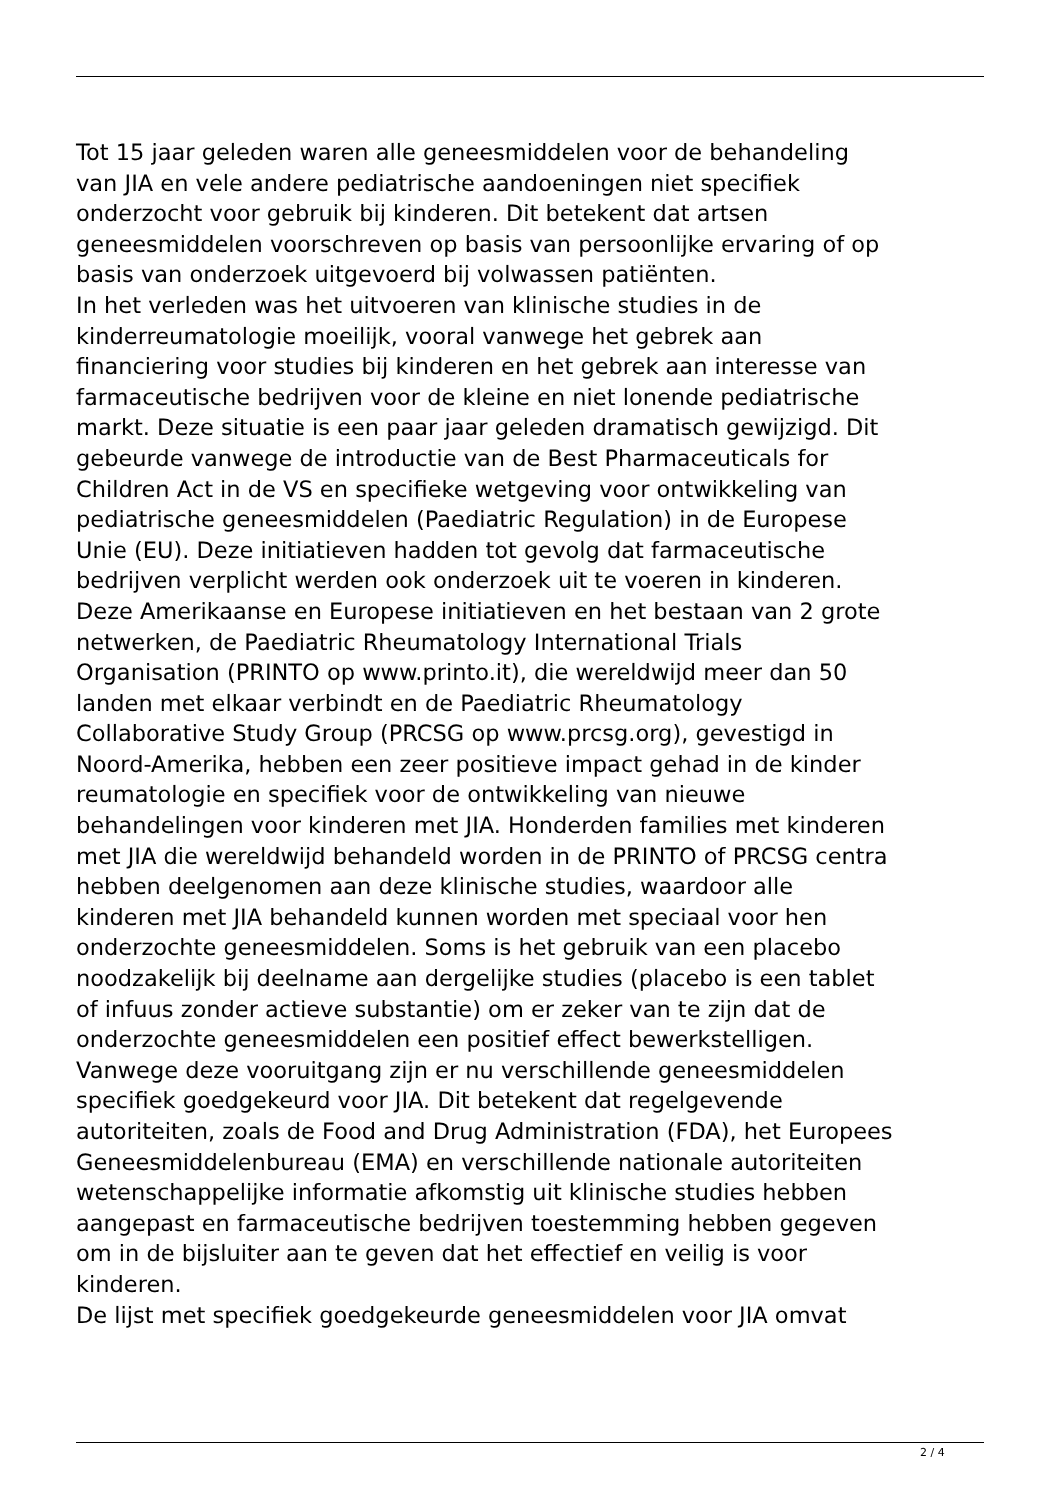Tot 15 jaar geleden waren alle geneesmiddelen voor de behandeling
van JIA en vele andere pediatrische aandoeningen niet specifiek
onderzocht voor gebruik bij kinderen. Dit betekent dat artsen
geneesmiddelen voorschreven op basis van persoonlijke ervaring of op
basis van onderzoek uitgevoerd bij volwassen patiënten.
In het verleden was het uitvoeren van klinische studies in de
kinderreumatologie moeilijk, vooral vanwege het gebrek aan
financiering voor studies bij kinderen en het gebrek aan interesse van
farmaceutische bedrijven voor de kleine en niet lonende pediatrische
markt. Deze situatie is een paar jaar geleden dramatisch gewijzigd. Dit
gebeurde vanwege de introductie van de Best Pharmaceuticals for
Children Act in de VS en specifieke wetgeving voor ontwikkeling van
pediatrische geneesmiddelen (Paediatric Regulation) in de Europese
Unie (EU). Deze initiatieven hadden tot gevolg dat farmaceutische
bedrijven verplicht werden ook onderzoek uit te voeren in kinderen.
Deze Amerikaanse en Europese initiatieven en het bestaan van 2 grote
netwerken, de Paediatric Rheumatology International Trials
Organisation (PRINTO op www.printo.it), die wereldwijd meer dan 50
landen met elkaar verbindt en de Paediatric Rheumatology
Collaborative Study Group (PRCSG op www.prcsg.org), gevestigd in
Noord-Amerika, hebben een zeer positieve impact gehad in de kinder
reumatologie en specifiek voor de ontwikkeling van nieuwe
behandelingen voor kinderen met JIA. Honderden families met kinderen
met JIA die wereldwijd behandeld worden in de PRINTO of PRCSG centra
hebben deelgenomen aan deze klinische studies, waardoor alle
kinderen met JIA behandeld kunnen worden met speciaal voor hen
onderzochte geneesmiddelen. Soms is het gebruik van een placebo
noodzakelijk bij deelname aan dergelijke studies (placebo is een tablet
of infuus zonder actieve substantie) om er zeker van te zijn dat de
onderzochte geneesmiddelen een positief effect bewerkstelligen.
Vanwege deze vooruitgang zijn er nu verschillende geneesmiddelen
specifiek goedgekeurd voor JIA. Dit betekent dat regelgevende
autoriteiten, zoals de Food and Drug Administration (FDA), het Europees
Geneesmiddelenbureau (EMA) en verschillende nationale autoriteiten
wetenschappelijke informatie afkomstig uit klinische studies hebben
aangepast en farmaceutische bedrijven toestemming hebben gegeven
om in de bijsluiter aan te geven dat het effectief en veilig is voor
kinderen.
De lijst met specifiek goedgekeurde geneesmiddelen voor JIA omvat
2 / 4